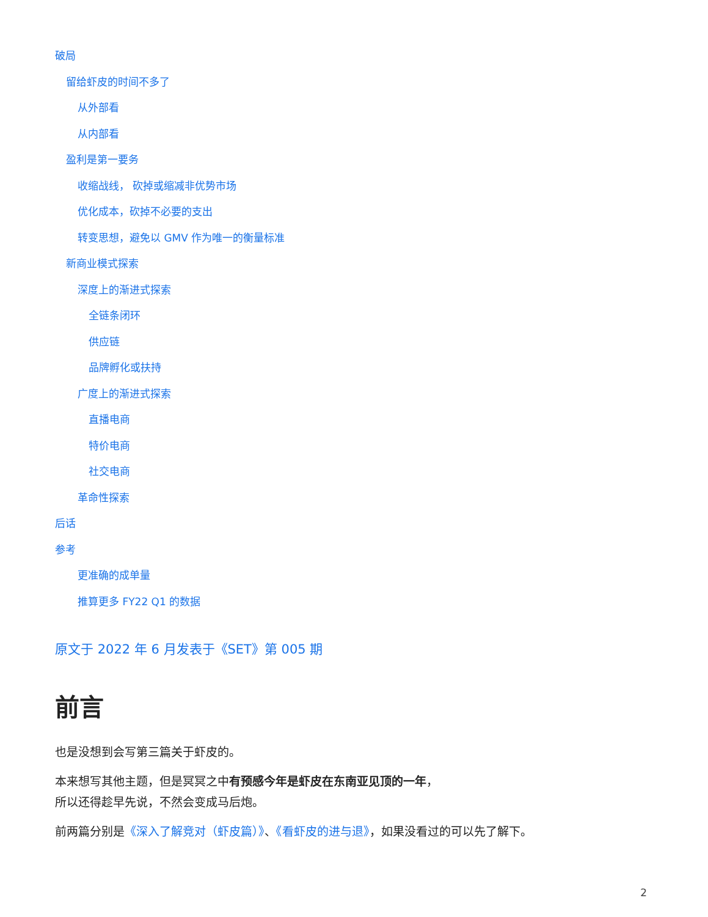破局
留给虾皮的时间不多了
从外部看
从内部看
盈利是第一要务
收缩战线， 砍掉或缩减非优势市场
优化成本，砍掉不必要的支出
转变思想，避免以 GMV 作为唯一的衡量标准
新商业模式探索
深度上的渐进式探索
全链条闭环
供应链
品牌孵化或扶持
广度上的渐进式探索
直播电商
特价电商
社交电商
革命性探索
后话
参考
更准确的成单量
推算更多 FY22 Q1 的数据
原文于 2022 年 6 月发表于《SET》第 005 期
前言
也是没想到会写第三篇关于虾皮的。
本来想写其他主题，但是冥冥之中有预感今年是虾皮在东南亚见顶的一年，
所以还得趁早先说，不然会变成马后炮。
前两篇分别是《深入了解竞对（虾皮篇）》、《看虾皮的进与退》，如果没看过的可以先了解下。
2